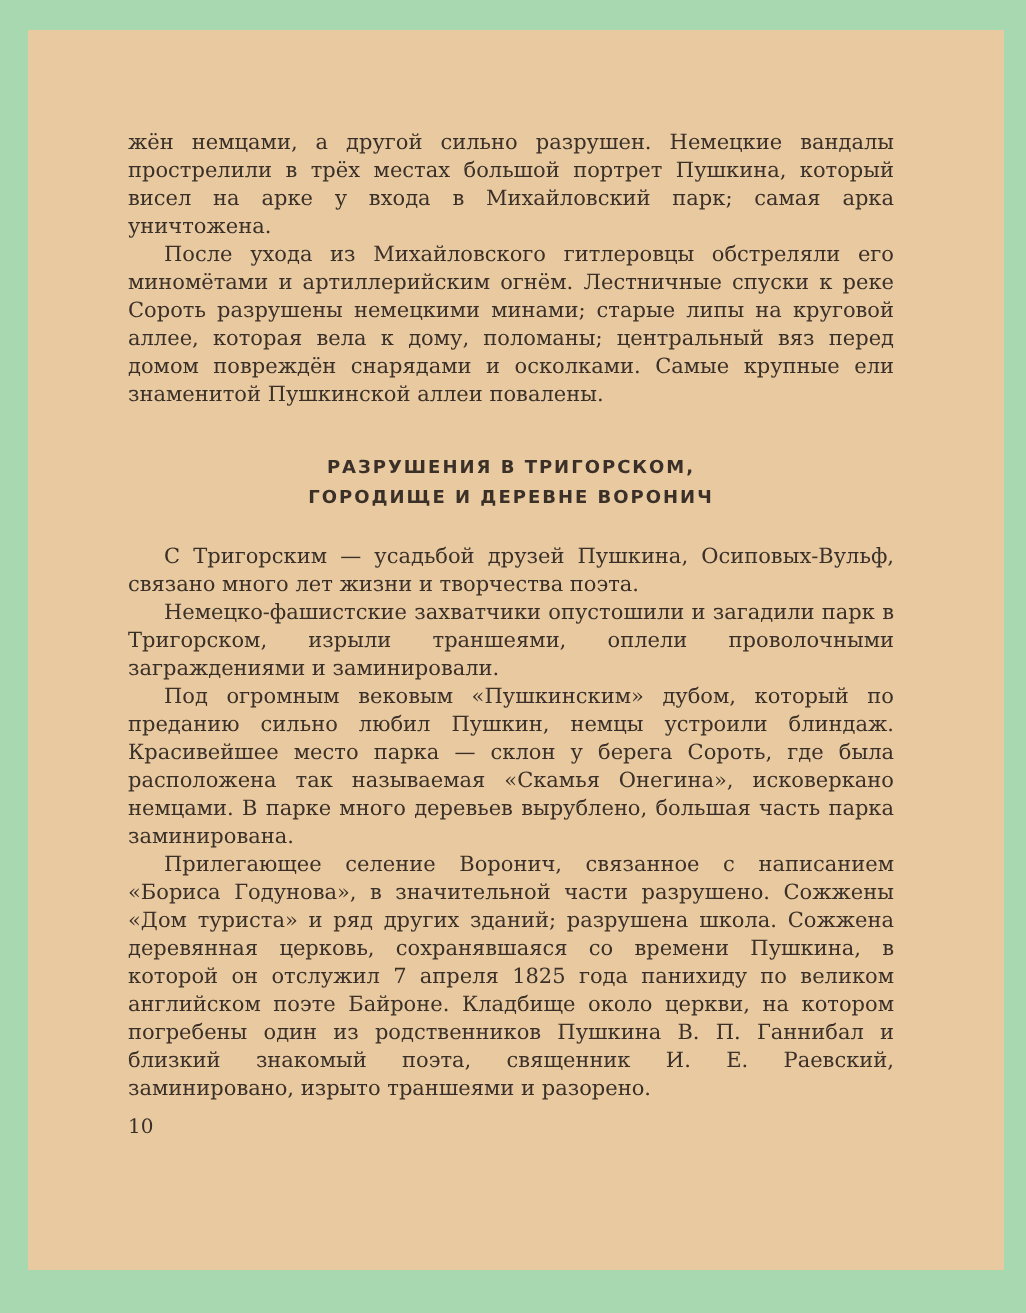жён немцами, а другой сильно разрушен. Немецкие вандалы прострелили в трёх местах большой портрет Пушкина, который висел на арке у входа в Михайловский парк; самая арка уничтожена.
После ухода из Михайловского гитлеровцы обстреляли его миномётами и артиллерийским огнём. Лестничные спуски к реке Сороть разрушены немецкими минами; старые липы на круговой аллее, которая вела к дому, поломаны; центральный вяз перед домом повреждён снарядами и осколками. Самые крупные ели знаменитой Пушкинской аллеи повалены.
РАЗРУШЕНИЯ В ТРИГОРСКОМ,
ГОРОДИЩЕ И ДЕРЕВНЕ ВОРОНИЧ
С Тригорским — усадьбой друзей Пушкина, Осиповых-Вульф, связано много лет жизни и творчества поэта.
Немецко-фашистские захватчики опустошили и загадили парк в Тригорском, изрыли траншеями, оплели проволочными заграждениями и заминировали.
Под огромным вековым «Пушкинским» дубом, который по преданию сильно любил Пушкин, немцы устроили блиндаж. Красивейшее место парка — склон у берега Сороть, где была расположена так называемая «Скамья Онегина», исковеркано немцами. В парке много деревьев вырублено, большая часть парка заминирована.
Прилегающее селение Воронич, связанное с написанием «Бориса Годунова», в значительной части разрушено. Сожжены «Дом туриста» и ряд других зданий; разрушена школа. Сожжена деревянная церковь, сохранявшаяся со времени Пушкина, в которой он отслужил 7 апреля 1825 года панихиду по великом английском поэте Байроне. Кладбище около церкви, на котором погребены один из родственников Пушкина В. П. Ганнибал и близкий знакомый поэта, священник И. Е. Раевский, заминировано, изрыто траншеями и разорено.
10